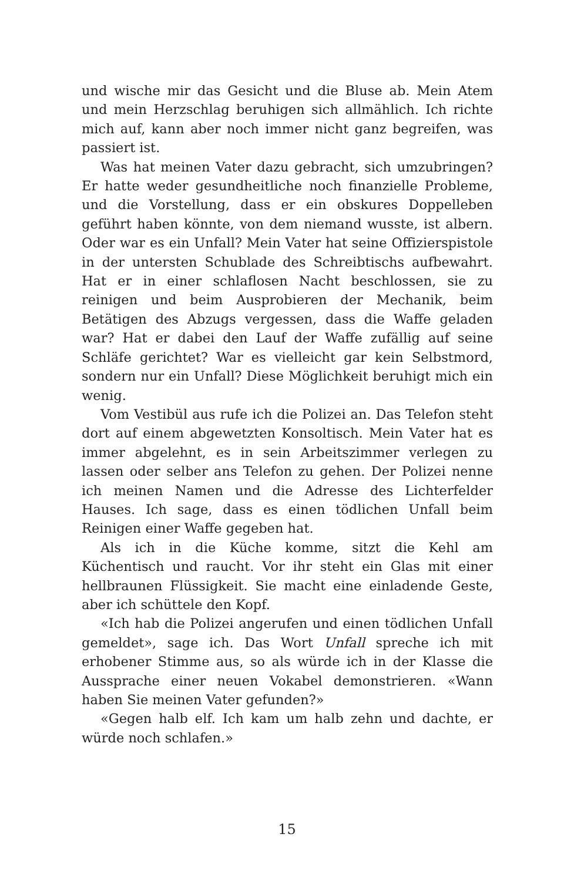und wische mir das Gesicht und die Bluse ab. Mein Atem und mein Herzschlag beruhigen sich allmählich. Ich richte mich auf, kann aber noch immer nicht ganz begreifen, was passiert ist.
Was hat meinen Vater dazu gebracht, sich umzubringen? Er hatte weder gesundheitliche noch finanzielle Probleme, und die Vorstellung, dass er ein obskures Doppelleben geführt haben könnte, von dem niemand wusste, ist albern. Oder war es ein Unfall? Mein Vater hat seine Offizierspistole in der untersten Schublade des Schreibtischs aufbewahrt. Hat er in einer schlaflosen Nacht beschlossen, sie zu reinigen und beim Ausprobieren der Mechanik, beim Betätigen des Abzugs vergessen, dass die Waffe geladen war? Hat er dabei den Lauf der Waffe zufällig auf seine Schläfe gerichtet? War es vielleicht gar kein Selbstmord, sondern nur ein Unfall? Diese Möglichkeit beruhigt mich ein wenig.
Vom Vestibül aus rufe ich die Polizei an. Das Telefon steht dort auf einem abgewetzten Konsoltisch. Mein Vater hat es immer abgelehnt, es in sein Arbeitszimmer verlegen zu lassen oder selber ans Telefon zu gehen. Der Polizei nenne ich meinen Namen und die Adresse des Lichterfelder Hauses. Ich sage, dass es einen tödlichen Unfall beim Reinigen einer Waffe gegeben hat.
Als ich in die Küche komme, sitzt die Kehl am Küchentisch und raucht. Vor ihr steht ein Glas mit einer hellbraunen Flüssigkeit. Sie macht eine einladende Geste, aber ich schüttele den Kopf.
«Ich hab die Polizei angerufen und einen tödlichen Unfall gemeldet», sage ich. Das Wort Unfall spreche ich mit erhobener Stimme aus, so als würde ich in der Klasse die Aussprache einer neuen Vokabel demonstrieren. «Wann haben Sie meinen Vater gefunden?»
«Gegen halb elf. Ich kam um halb zehn und dachte, er würde noch schlafen.»
15